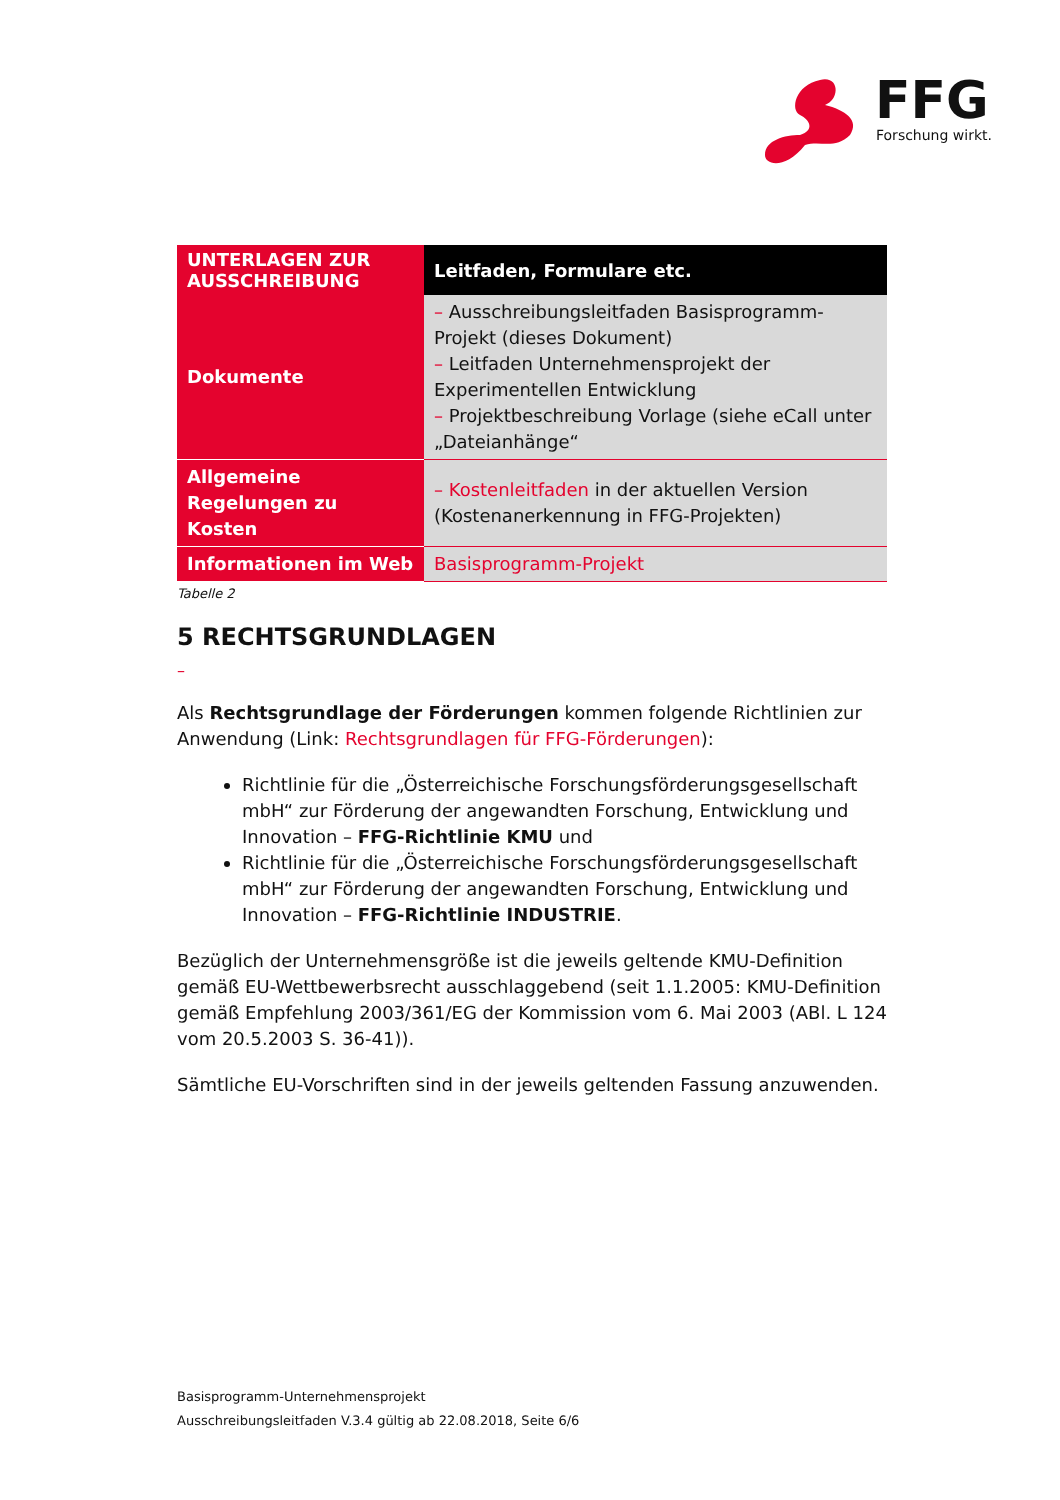FFG
Forschung wirkt.
| UNTERLAGEN ZUR AUSSCHREIBUNG | Leitfaden, Formulare etc. |
| --- | --- |
| Dokumente | – Ausschreibungsleitfaden Basisprogramm-Projekt (dieses Dokument) – Leitfaden Unternehmensprojekt der Experimentellen Entwicklung – Projektbeschreibung Vorlage (siehe eCall unter „Dateianhänge“ |
| Allgemeine Regelungen zu Kosten | – Kostenleitfaden in der aktuellen Version (Kostenanerkennung in FFG-Projekten) |
| Informationen im Web | Basisprogramm-Projekt |
Tabelle 2
5 RECHTSGRUNDLAGEN
–
Als Rechtsgrundlage der Förderungen kommen folgende Richtlinien zur Anwendung (Link: Rechtsgrundlagen für FFG-Förderungen):
Richtlinie für die „Österreichische Forschungsförderungsgesellschaft mbH“ zur Förderung der angewandten Forschung, Entwicklung und Innovation – FFG-Richtlinie KMU und
Richtlinie für die „Österreichische Forschungsförderungsgesellschaft mbH“ zur Förderung der angewandten Forschung, Entwicklung und Innovation – FFG-Richtlinie INDUSTRIE.
Bezüglich der Unternehmensgröße ist die jeweils geltende KMU-Definition gemäß EU-Wettbewerbsrecht ausschlaggebend (seit 1.1.2005: KMU-Definition gemäß Empfehlung 2003/361/EG der Kommission vom 6. Mai 2003 (ABl. L 124 vom 20.5.2003 S. 36-41)).
Sämtliche EU-Vorschriften sind in der jeweils geltenden Fassung anzuwenden.
Basisprogramm-Unternehmensprojekt
Ausschreibungsleitfaden V.3.4 gültig ab 22.08.2018, Seite 6/6